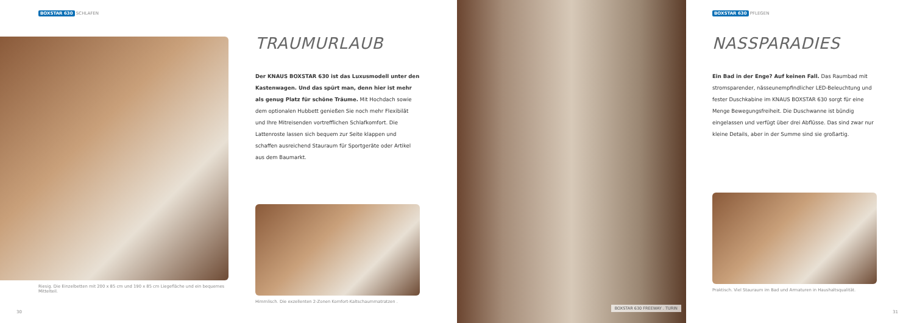BOXSTAR 630 SCHLAFEN
Riesig. Die Einzelbetten mit 200 x 85 cm und 190 x 85 cm Liegefläche und ein bequemes Mittelteil.
TRAUMURLAUB
Der KNAUS BOXSTAR 630 ist das Luxusmodell unter den Kasten­wagen. Und das spürt man, denn hier ist mehr als genug Platz für schöne Träume. Mit Hochdach sowie dem optionalen Hubbett genießen Sie noch mehr Flexibilät und Ihre Mitreisenden vortrefflichen Schlafkomfort. Die Lattenroste lassen sich bequem zur Seite klappen und schaffen ausreichend Stauraum für Sportgeräte oder Artikel aus dem Baumarkt.
Himmlisch. Die exzellenten 2-Zonen Komfort-Kaltschaummatratzen .
30
BOXSTAR 630 FREEWAY . TURIN
BOXSTAR 630 PFLEGEN
NASSPARADIES
Ein Bad in der Enge? Auf keinen Fall. Das Raumbad mit strom­sparender, nässeunempfindlicher LED-Beleuchtung und fester Duschkabine im KNAUS BOXSTAR 630 sorgt für eine Menge Bewegungsfreiheit. Die Duschwanne ist bündig eingelassen und verfügt über drei Abflüsse. Das sind zwar nur kleine Details, aber in der Summe sind sie großartig.
Praktisch. Viel Stauraum im Bad und Armaturen in Haushaltsqualität.
31